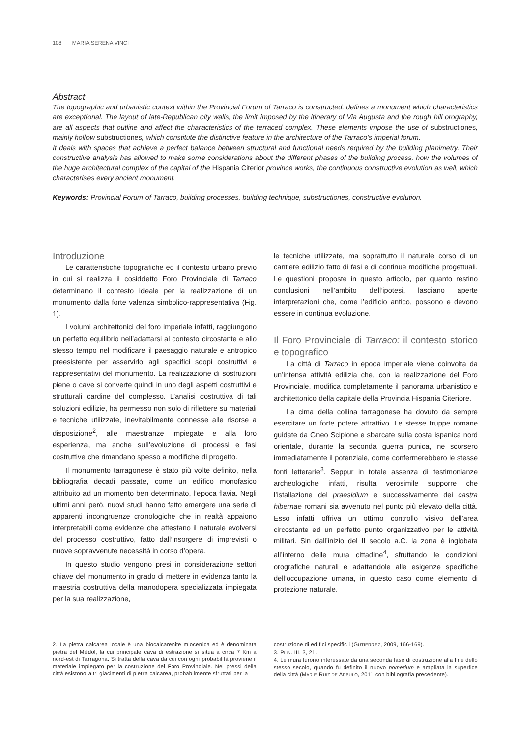108 MARIA SERENA VINCI
Abstract
The topographic and urbanistic context within the Provincial Forum of Tarraco is constructed, defines a monument which characteristics are exceptional. The layout of late-Republican city walls, the limit imposed by the itinerary of Via Augusta and the rough hill orography, are all aspects that outline and affect the characteristics of the terraced complex. These elements impose the use of substructiones, mainly hollow substructiones, which constitute the distinctive feature in the architecture of the Tarraco’s imperial forum.
It deals with spaces that achieve a perfect balance between structural and functional needs required by the building planimetry. Their constructive analysis has allowed to make some considerations about the different phases of the building process, how the volumes of the huge architectural complex of the capital of the Hispania Citerior province works, the continuous constructive evolution as well, which characterises every ancient monument.
Keywords: Provincial Forum of Tarraco, building processes, building technique, substructiones, constructive evolution.
Introduzione
Le caratteristiche topografiche ed il contesto urbano previo in cui si realizza il cosiddetto Foro Provinciale di Tarraco determinano il contesto ideale per la realizzazione di un monumento dalla forte valenza simbolico-rappresentativa (Fig. 1).
I volumi architettonici del foro imperiale infatti, raggiungono un perfetto equilibrio nell’adattarsi al contesto circostante e allo stesso tempo nel modificare il paesaggio naturale e antropico preesistente per asservirlo agli specifici scopi costruttivi e rappresentativi del monumento. La realizzazione di sostruzioni piene o cave si converte quindi in uno degli aspetti costruttivi e strutturali cardine del complesso. L’analisi costruttiva di tali soluzioni edilizie, ha permesso non solo di riflettere su materiali e tecniche utilizzate, inevitabilmente connesse alle risorse a disposizione<sup>2</sup>, alle maestranze impiegate e alla loro esperienza, ma anche sull’evoluzione di processi e fasi costruttive che rimandano spesso a modifiche di progetto.
Il monumento tarragonese è stato più volte definito, nella bibliografia decadi passate, come un edifico monofasico attribuito ad un momento ben determinato, l’epoca flavia. Negli ultimi anni però, nuovi studi hanno fatto emergere una serie di apparenti incongruenze cronologiche che in realtà appaiono interpretabili come evidenze che attestano il naturale evolversi del processo costruttivo, fatto dall’insorgere di imprevisti o nuove sopravvenute necessità in corso d’opera.
In questo studio vengono presi in considerazione settori chiave del monumento in grado di mettere in evidenza tanto la maestria costruttiva della manodopera specializzata impiegata per la sua realizzazione,
le tecniche utilizzate, ma soprattutto il naturale corso di un cantiere edilizio fatto di fasi e di continue modifiche progettuali. Le questioni proposte in questo articolo, per quanto restino conclusioni nell’ambito dell’ipotesi, lasciano aperte interpretazioni che, come l’edificio antico, possono e devono essere in continua evoluzione.
Il Foro Provinciale di Tarraco: il contesto storico e topografico
La città di Tarraco in epoca imperiale viene coinvolta da un’intensa attività edilizia che, con la realizzazione del Foro Provinciale, modifica completamente il panorama urbanistico e architettonico della capitale della Provincia Hispania Citeriore.
La cima della collina tarragonese ha dovuto da sempre esercitare un forte potere attrattivo. Le stesse truppe romane guidate da Gneo Scipione e sbarcate sulla costa ispanica nord orientale, durante la seconda guerra punica, ne scorsero immediatamente il potenziale, come confermerebbero le stesse fonti letterarie<sup>3</sup>. Seppur in totale assenza di testimonianze archeologiche infatti, risulta verosimile supporre che l’istallazione del praesidium e successivamente dei castra hibernae romani sia avvenuto nel punto più elevato della città. Esso infatti offriva un ottimo controllo visivo dell’area circostante ed un perfetto punto organizzativo per le attività militari. Sin dall’inizio del II secolo a.C. la zona è inglobata all’interno delle mura cittadine<sup>4</sup>, sfruttando le condizioni orografiche naturali e adattandole alle esigenze specifiche dell’occupazione umana, in questo caso come elemento di protezione naturale.
2. La pietra calcarea locale è una biocalcarenite miocenica ed è denominata pietra del Mèdol, la cui principale cava di estrazione si situa a circa 7 Km a nord-est di Tarragona. Si tratta della cava da cui con ogni probabilità proviene il materiale impiegato per la costruzione del Foro Provinciale. Nei pressi della città esistono altri giacimenti di pietra calcarea, probabilmente sfruttati per la
costruzione di edifici specific i (GUTIÉRREZ, 2009, 166-169).
3. PLIN. III, 3, 21.
4. Le mura furono interessate da una seconda fase di costruzione alla fine dello stesso secolo, quando fu definito il nuovo pomerium e ampliata la superfice della città (MAR E RUIZ DE ARBULO, 2011 con bibliografia precedente).